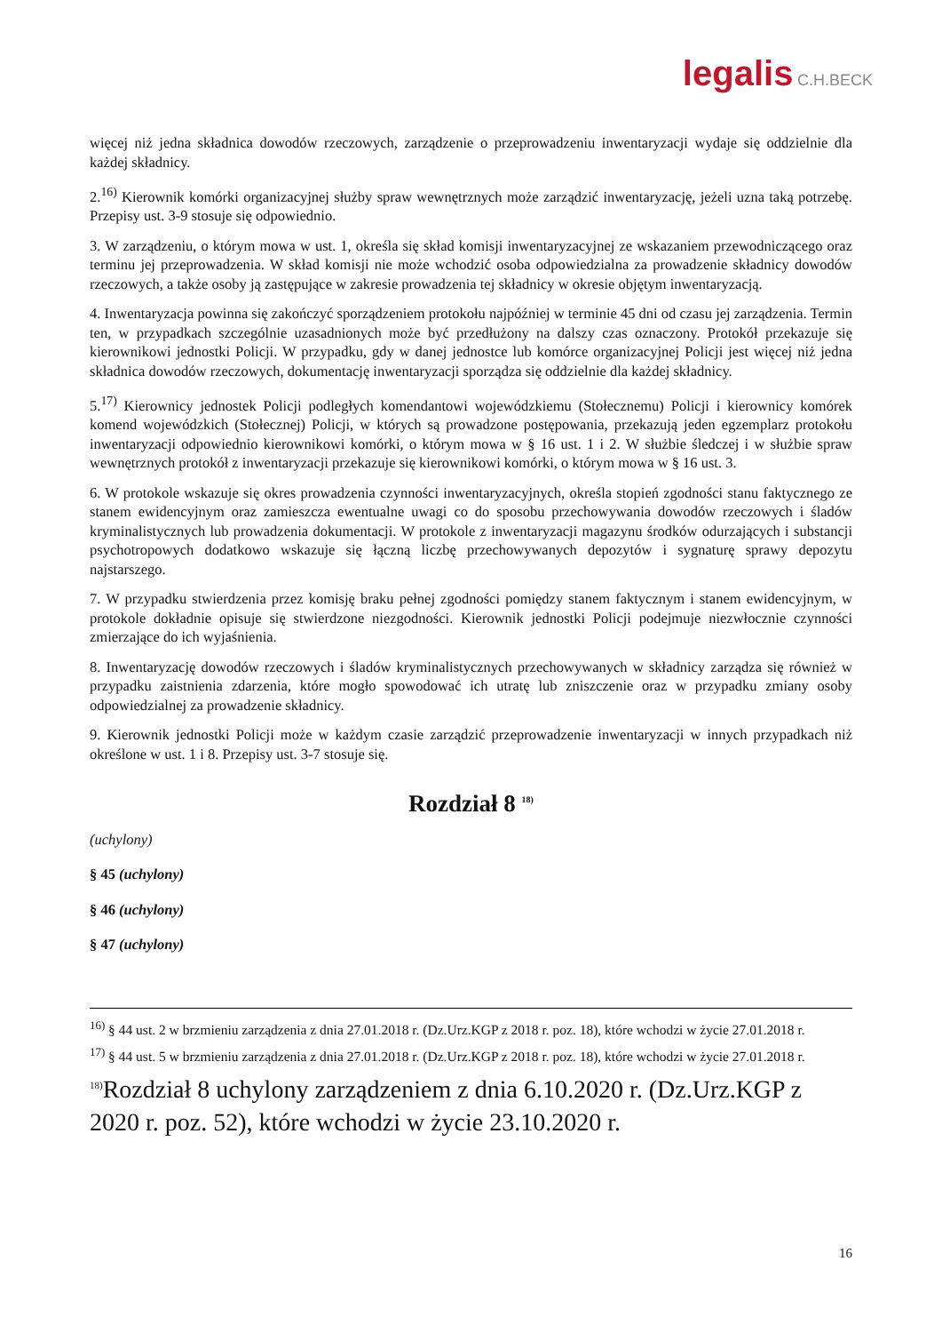legalis C.H.BECK
więcej niż jedna składnica dowodów rzeczowych, zarządzenie o przeprowadzeniu inwentaryzacji wydaje się oddzielnie dla każdej składnicy.
2.<sup>16)</sup> Kierownik komórki organizacyjnej służby spraw wewnętrznych może zarządzić inwentaryzację, jeżeli uzna taką potrzebę. Przepisy ust. 3-9 stosuje się odpowiednio.
3. W zarządzeniu, o którym mowa w ust. 1, określa się skład komisji inwentaryzacyjnej ze wskazaniem przewodniczącego oraz terminu jej przeprowadzenia. W skład komisji nie może wchodzić osoba odpowiedzialna za prowadzenie składnicy dowodów rzeczowych, a także osoby ją zastępujące w zakresie prowadzenia tej składnicy w okresie objętym inwentaryzacją.
4. Inwentaryzacja powinna się zakończyć sporządzeniem protokołu najpóźniej w terminie 45 dni od czasu jej zarządzenia. Termin ten, w przypadkach szczególnie uzasadnionych może być przedłużony na dalszy czas oznaczony. Protokół przekazuje się kierownikowi jednostki Policji. W przypadku, gdy w danej jednostce lub komórce organizacyjnej Policji jest więcej niż jedna składnica dowodów rzeczowych, dokumentację inwentaryzacji sporządza się oddzielnie dla każdej składnicy.
5.<sup>17)</sup> Kierownicy jednostek Policji podległych komendantowi wojewódzkiemu (Stołecznemu) Policji i kierownicy komórek komend wojewódzkich (Stołecznej) Policji, w których są prowadzone postępowania, przekazują jeden egzemplarz protokołu inwentaryzacji odpowiednio kierownikowi komórki, o którym mowa w § 16 ust. 1 i 2. W służbie śledczej i w służbie spraw wewnętrznych protokół z inwentaryzacji przekazuje się kierownikowi komórki, o którym mowa w § 16 ust. 3.
6. W protokole wskazuje się okres prowadzenia czynności inwentaryzacyjnych, określa stopień zgodności stanu faktycznego ze stanem ewidencyjnym oraz zamieszcza ewentualne uwagi co do sposobu przechowywania dowodów rzeczowych i śladów kryminalistycznych lub prowadzenia dokumentacji. W protokole z inwentaryzacji magazynu środków odurzających i substancji psychotropowych dodatkowo wskazuje się łączną liczbę przechowywanych depozytów i sygnaturę sprawy depozytu najstarszego.
7. W przypadku stwierdzenia przez komisję braku pełnej zgodności pomiędzy stanem faktycznym i stanem ewidencyjnym, w protokole dokładnie opisuje się stwierdzone niezgodności. Kierownik jednostki Policji podejmuje niezwłocznie czynności zmierzające do ich wyjaśnienia.
8. Inwentaryzację dowodów rzeczowych i śladów kryminalistycznych przechowywanych w składnicy zarządza się również w przypadku zaistnienia zdarzenia, które mogło spowodować ich utratę lub zniszczenie oraz w przypadku zmiany osoby odpowiedzialnej za prowadzenie składnicy.
9. Kierownik jednostki Policji może w każdym czasie zarządzić przeprowadzenie inwentaryzacji w innych przypadkach niż określone w ust. 1 i 8. Przepisy ust. 3-7 stosuje się.
Rozdział 8 <sup>18)</sup>
(uchylony)
§ 45 (uchylony)
§ 46 (uchylony)
§ 47 (uchylony)
<sup>16)</sup> § 44 ust. 2 w brzmieniu zarządzenia z dnia 27.01.2018 r. (Dz.Urz.KGP z 2018 r. poz. 18), które wchodzi w życie 27.01.2018 r.
<sup>17)</sup> § 44 ust. 5 w brzmieniu zarządzenia z dnia 27.01.2018 r. (Dz.Urz.KGP z 2018 r. poz. 18), które wchodzi w życie 27.01.2018 r.
<sup>18)</sup> Rozdział 8 uchylony zarządzeniem z dnia 6.10.2020 r. (Dz.Urz.KGP z 2020 r. poz. 52), które wchodzi w życie 23.10.2020 r.
16